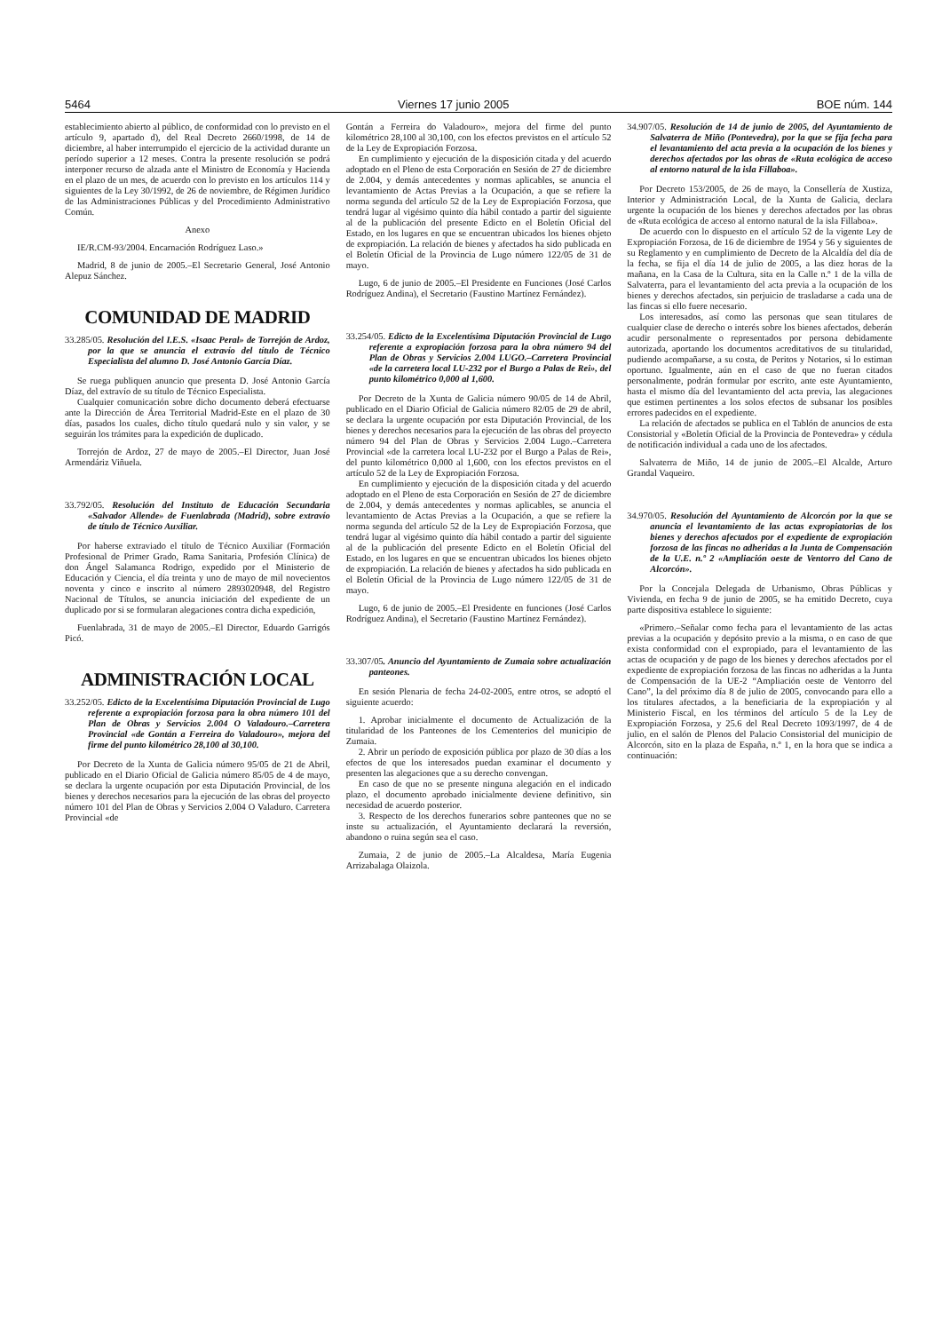5464 Viernes 17 junio 2005 BOE núm. 144
establecimiento abierto al público, de conformidad con lo previsto en el artículo 9, apartado d), del Real Decreto 2660/1998, de 14 de diciembre, al haber interrumpido el ejercicio de la actividad durante un período superior a 12 meses. Contra la presente resolución se podrá interponer recurso de alzada ante el Ministro de Economía y Hacienda en el plazo de un mes, de acuerdo con lo previsto en los artículos 114 y siguientes de la Ley 30/1992, de 26 de noviembre, de Régimen Jurídico de las Administraciones Públicas y del Procedimiento Administrativo Común.
Anexo
IE/R.CM-93/2004. Encarnación Rodríguez Laso.»
Madrid, 8 de junio de 2005.–El Secretario General, José Antonio Alepuz Sánchez.
COMUNIDAD DE MADRID
33.285/05. Resolución del I.E.S. «Isaac Peral» de Torrejón de Ardoz, por la que se anuncia el extravío del título de Técnico Especialista del alumno D. José Antonio García Díaz.
Se ruega publiquen anuncio que presenta D. José Antonio García Díaz, del extravío de su título de Técnico Especialista.
Cualquier comunicación sobre dicho documento deberá efectuarse ante la Dirección de Área Territorial Madrid-Este en el plazo de 30 días, pasados los cuales, dicho título quedará nulo y sin valor, y se seguirán los trámites para la expedición de duplicado.
Torrejón de Ardoz, 27 de mayo de 2005.–El Director, Juan José Armendáriz Viñuela.
33.792/05. Resolución del Instituto de Educación Secundaria «Salvador Allende» de Fuenlabrada (Madrid), sobre extravío de título de Técnico Auxiliar.
Por haberse extraviado el título de Técnico Auxiliar (Formación Profesional de Primer Grado, Rama Sanitaria, Profesión Clínica) de don Ángel Salamanca Rodrigo, expedido por el Ministerio de Educación y Ciencia, el día treinta y uno de mayo de mil novecientos noventa y cinco e inscrito al número 2893020948, del Registro Nacional de Títulos, se anuncia iniciación del expediente de un duplicado por si se formularan alegaciones contra dicha expedición,
Fuenlabrada, 31 de mayo de 2005.–El Director, Eduardo Garrigós Picó.
ADMINISTRACIÓN LOCAL
33.252/05. Edicto de la Excelentísima Diputación Provincial de Lugo referente a expropiación forzosa para la obra número 101 del Plan de Obras y Servicios 2.004 O Valadouro.–Carretera Provincial «de Gontán a Ferreira do Valadouro», mejora del firme del punto kilométrico 28,100 al 30,100.
Por Decreto de la Xunta de Galicia número 95/05 de 21 de Abril, publicado en el Diario Oficial de Galicia número 85/05 de 4 de mayo, se declara la urgente ocupación por esta Diputación Provincial, de los bienes y derechos necesarios para la ejecución de las obras del proyecto número 101 del Plan de Obras y Servicios 2.004 O Valaduro. Carretera Provincial «de
Gontán a Ferreira do Valadouro», mejora del firme del punto kilométrico 28,100 al 30,100, con los efectos previstos en el artículo 52 de la Ley de Expropiación Forzosa.
En cumplimiento y ejecución de la disposición citada y del acuerdo adoptado en el Pleno de esta Corporación en Sesión de 27 de diciembre de 2.004, y demás antecedentes y normas aplicables, se anuncia el levantamiento de Actas Previas a la Ocupación, a que se refiere la norma segunda del artículo 52 de la Ley de Expropiación Forzosa, que tendrá lugar al vigésimo quinto día hábil contado a partir del siguiente al de la publicación del presente Edicto en el Boletín Oficial del Estado, en los lugares en que se encuentran ubicados los bienes objeto de expropiación. La relación de bienes y afectados ha sido publicada en el Boletín Oficial de la Provincia de Lugo número 122/05 de 31 de mayo.
Lugo, 6 de junio de 2005.–El Presidente en Funciones (José Carlos Rodríguez Andina), el Secretario (Faustino Martínez Fernández).
33.254/05. Edicto de la Excelentísima Diputación Provincial de Lugo referente a expropiación forzosa para la obra número 94 del Plan de Obras y Servicios 2.004 LUGO.–Carretera Provincial «de la carretera local LU-232 por el Burgo a Palas de Rei», del punto kilométrico 0,000 al 1,600.
Por Decreto de la Xunta de Galicia número 90/05 de 14 de Abril, publicado en el Diario Oficial de Galicia número 82/05 de 29 de abril, se declara la urgente ocupación por esta Diputación Provincial, de los bienes y derechos necesarios para la ejecución de las obras del proyecto número 94 del Plan de Obras y Servicios 2.004 Lugo.–Carretera Provincial «de la carretera local LU-232 por el Burgo a Palas de Rei», del punto kilométrico 0,000 al 1,600, con los efectos previstos en el artículo 52 de la Ley de Expropiación Forzosa.
En cumplimiento y ejecución de la disposición citada y del acuerdo adoptado en el Pleno de esta Corporación en Sesión de 27 de diciembre de 2.004, y demás antecedentes y normas aplicables, se anuncia el levantamiento de Actas Previas a la Ocupación, a que se refiere la norma segunda del artículo 52 de la Ley de Expropiación Forzosa, que tendrá lugar al vigésimo quinto día hábil contado a partir del siguiente al de la publicación del presente Edicto en el Boletín Oficial del Estado, en los lugares en que se encuentran ubicados los bienes objeto de expropiación. La relación de bienes y afectados ha sido publicada en el Boletín Oficial de la Provincia de Lugo número 122/05 de 31 de mayo.
Lugo, 6 de junio de 2005.–El Presidente en funciones (José Carlos Rodríguez Andina), el Secretario (Faustino Martínez Fernández).
33.307/05. Anuncio del Ayuntamiento de Zumaia sobre actualización panteones.
En sesión Plenaria de fecha 24-02-2005, entre otros, se adoptó el siguiente acuerdo:
1. Aprobar inicialmente el documento de Actualización de la titularidad de los Panteones de los Cementerios del municipio de Zumaia.
2. Abrir un período de exposición pública por plazo de 30 días a los efectos de que los interesados puedan examinar el documento y presenten las alegaciones que a su derecho convengan.
En caso de que no se presente ninguna alegación en el indicado plazo, el documento aprobado inicialmente deviene definitivo, sin necesidad de acuerdo posterior.
3. Respecto de los derechos funerarios sobre panteones que no se inste su actualización, el Ayuntamiento declarará la reversión, abandono o ruina según sea el caso.
Zumaia, 2 de junio de 2005.–La Alcaldesa, María Eugenia Arrizabalaga Olaizola.
34.907/05. Resolución de 14 de junio de 2005, del Ayuntamiento de Salvaterra de Miño (Pontevedra), por la que se fija fecha para el levantamiento del acta previa a la ocupación de los bienes y derechos afectados por las obras de «Ruta ecológica de acceso al entorno natural de la isla Fillaboa».
Por Decreto 153/2005, de 26 de mayo, la Consellería de Xustiza, Interior y Administración Local, de la Xunta de Galicia, declara urgente la ocupación de los bienes y derechos afectados por las obras de «Ruta ecológica de acceso al entorno natural de la isla Fillaboa».
De acuerdo con lo dispuesto en el artículo 52 de la vigente Ley de Expropiación Forzosa, de 16 de diciembre de 1954 y 56 y siguientes de su Reglamento y en cumplimiento de Decreto de la Alcaldía del día de la fecha, se fija el día 14 de julio de 2005, a las diez horas de la mañana, en la Casa de la Cultura, sita en la Calle n.º 1 de la villa de Salvaterra, para el levantamiento del acta previa a la ocupación de los bienes y derechos afectados, sin perjuicio de trasladarse a cada una de las fincas si ello fuere necesario.
Los interesados, así como las personas que sean titulares de cualquier clase de derecho o interés sobre los bienes afectados, deberán acudir personalmente o representados por persona debidamente autorizada, aportando los documentos acreditativos de su titularidad, pudiendo acompañarse, a su costa, de Peritos y Notarios, si lo estiman oportuno. Igualmente, aún en el caso de que no fueran citados personalmente, podrán formular por escrito, ante este Ayuntamiento, hasta el mismo día del levantamiento del acta previa, las alegaciones que estimen pertinentes a los solos efectos de subsanar los posibles errores padecidos en el expediente.
La relación de afectados se publica en el Tablón de anuncios de esta Consistorial y «Boletín Oficial de la Provincia de Pontevedra» y cédula de notificación individual a cada uno de los afectados.
Salvaterra de Miño, 14 de junio de 2005.–El Alcalde, Arturo Grandal Vaqueiro.
34.970/05. Resolución del Ayuntamiento de Alcorcón por la que se anuncia el levantamiento de las actas expropiatorias de los bienes y derechos afectados por el expediente de expropiación forzosa de las fincas no adheridas a la Junta de Compensación de la U.E. n.º 2 «Ampliación oeste de Ventorro del Cano de Alcorcón».
Por la Concejala Delegada de Urbanismo, Obras Públicas y Vivienda, en fecha 9 de junio de 2005, se ha emitido Decreto, cuya parte dispositiva establece lo siguiente:
«Primero.–Señalar como fecha para el levantamiento de las actas previas a la ocupación y depósito previo a la misma, o en caso de que exista conformidad con el expropiado, para el levantamiento de las actas de ocupación y de pago de los bienes y derechos afectados por el expediente de expropiación forzosa de las fincas no adheridas a la Junta de Compensación de la UE-2 “Ampliación oeste de Ventorro del Cano”, la del próximo día 8 de julio de 2005, convocando para ello a los titulares afectados, a la beneficiaria de la expropiación y al Ministerio Fiscal, en los términos del artículo 5 de la Ley de Expropiación Forzosa, y 25.6 del Real Decreto 1093/1997, de 4 de julio, en el salón de Plenos del Palacio Consistorial del municipio de Alcorcón, sito en la plaza de España, n.º 1, en la hora que se indica a continuación: